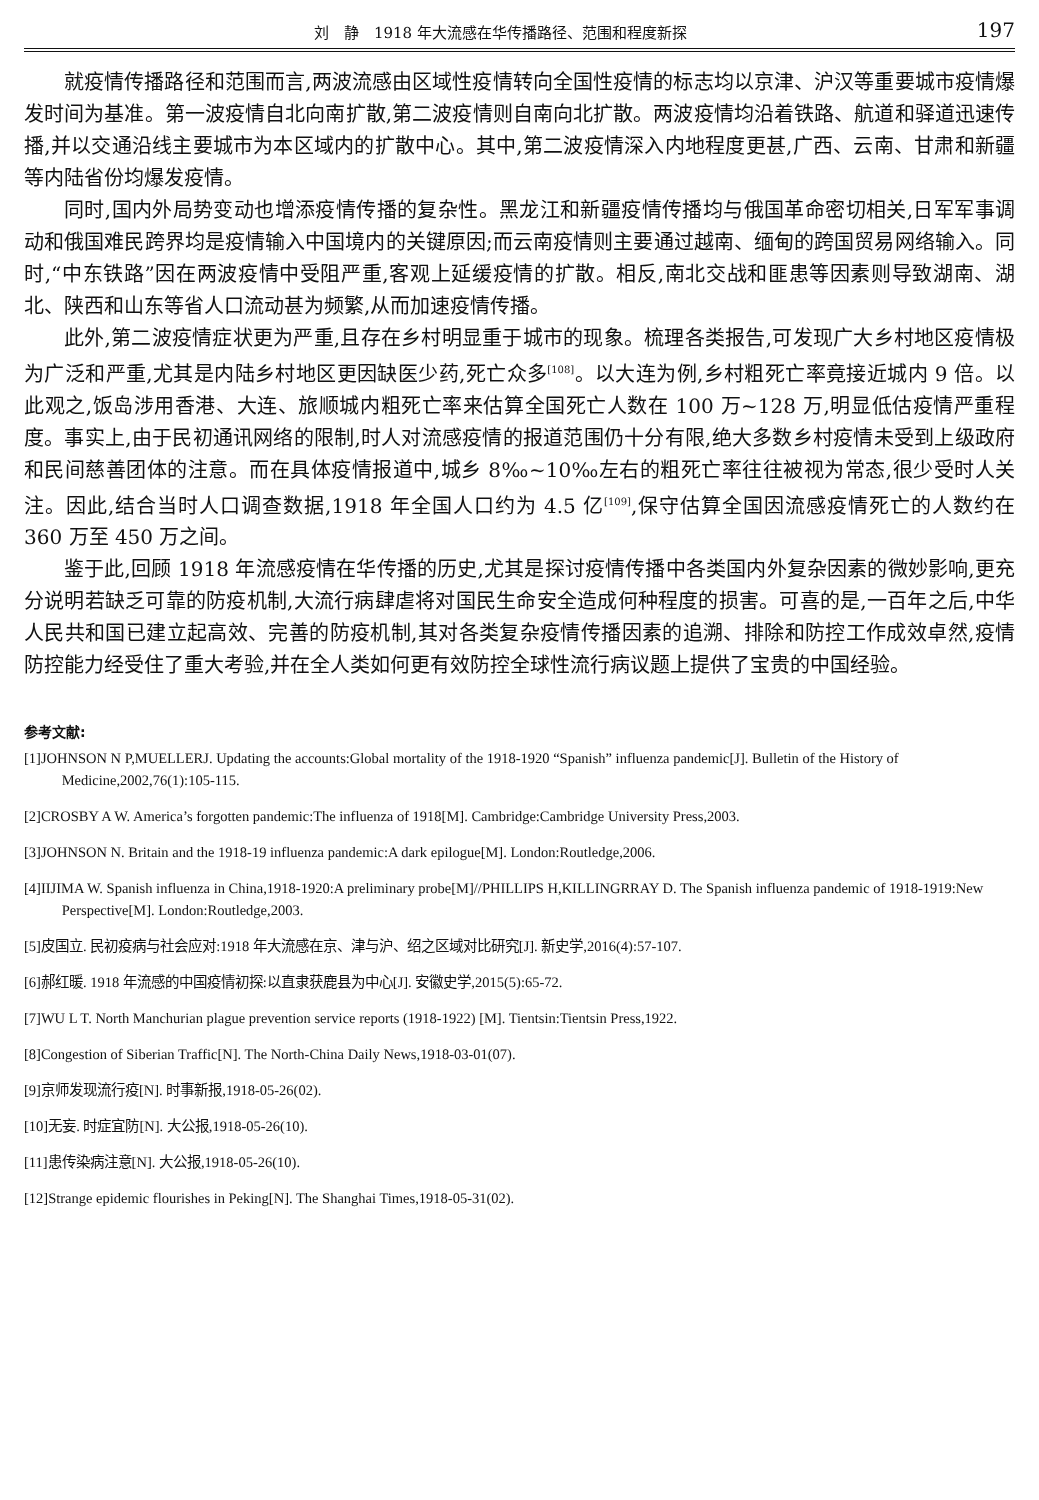刘　静　1918 年大流感在华传播路径、范围和程度新探 197
就疫情传播路径和范围而言,两波流感由区域性疫情转向全国性疫情的标志均以京津、沪汉等重要城市疫情爆发时间为基准。第一波疫情自北向南扩散,第二波疫情则自南向北扩散。两波疫情均沿着铁路、航道和驿道迅速传播,并以交通沿线主要城市为本区域内的扩散中心。其中,第二波疫情深入内地程度更甚,广西、云南、甘肃和新疆等内陆省份均爆发疫情。
同时,国内外局势变动也增添疫情传播的复杂性。黑龙江和新疆疫情传播均与俄国革命密切相关,日军军事调动和俄国难民跨界均是疫情输入中国境内的关键原因;而云南疫情则主要通过越南、缅甸的跨国贸易网络输入。同时,“中东铁路”因在两波疫情中受阻严重,客观上延缓疫情的扩散。相反,南北交战和匪患等因素则导致湖南、湖北、陕西和山东等省人口流动甚为频繁,从而加速疫情传播。
此外,第二波疫情症状更为严重,且存在乡村明显重于城市的现象。梳理各类报告,可发现广大乡村地区疫情极为广泛和严重,尤其是内陆乡村地区更因缺医少药,死亡众多<sup>[108]</sup>。以大连为例,乡村粗死亡率竟接近城内 9 倍。以此观之,饭岛涉用香港、大连、旅顺城内粗死亡率来估算全国死亡人数在 100 万~128 万,明显低估疫情严重程度。事实上,由于民初通讯网络的限制,时人对流感疫情的报道范围仍十分有限,绝大多数乡村疫情未受到上级政府和民间慈善团体的注意。而在具体疫情报道中,城乡 8‰~10‰左右的粗死亡率往往被视为常态,很少受时人关注。因此,结合当时人口调查数据,1918 年全国人口约为 4.5 亿<sup>[109]</sup>,保守估算全国因流感疫情死亡的人数约在 360 万至 450 万之间。
鉴于此,回顾 1918 年流感疫情在华传播的历史,尤其是探讨疫情传播中各类国内外复杂因素的微妙影响,更充分说明若缺乏可靠的防疫机制,大流行病肆虐将对国民生命安全造成何种程度的损害。可喜的是,一百年之后,中华人民共和国已建立起高效、完善的防疫机制,其对各类复杂疫情传播因素的追溯、排除和防控工作成效卓然,疫情防控能力经受住了重大考验,并在全人类如何更有效防控全球性流行病议题上提供了宝贵的中国经验。
参考文献:
[1]JOHNSON N P,MUELLERJ. Updating the accounts:Global mortality of the 1918-1920 “Spanish” influenza pandemic[J]. Bulletin of the History of Medicine,2002,76(1):105-115.
[2]CROSBY A W. America’s forgotten pandemic:The influenza of 1918[M]. Cambridge:Cambridge University Press,2003.
[3]JOHNSON N. Britain and the 1918-19 influenza pandemic:A dark epilogue[M]. London:Routledge,2006.
[4]IIJIMA W. Spanish influenza in China,1918-1920:A preliminary probe[M]//PHILLIPS H,KILLINGRRAY D. The Spanish influenza pandemic of 1918-1919:New Perspective[M]. London:Routledge,2003.
[5]皮国立. 民初疫病与社会应对:1918 年大流感在京、津与沪、绍之区域对比研究[J]. 新史学,2016(4):57-107.
[6]郝红暖. 1918 年流感的中国疫情初探:以直隶获鹿县为中心[J]. 安徽史学,2015(5):65-72.
[7]WU L T. North Manchurian plague prevention service reports (1918-1922) [M]. Tientsin:Tientsin Press,1922.
[8]Congestion of Siberian Traffic[N]. The North-China Daily News,1918-03-01(07).
[9]京师发现流行疫[N]. 时事新报,1918-05-26(02).
[10]无妄. 时症宜防[N]. 大公报,1918-05-26(10).
[11]患传染病注意[N]. 大公报,1918-05-26(10).
[12]Strange epidemic flourishes in Peking[N]. The Shanghai Times,1918-05-31(02).